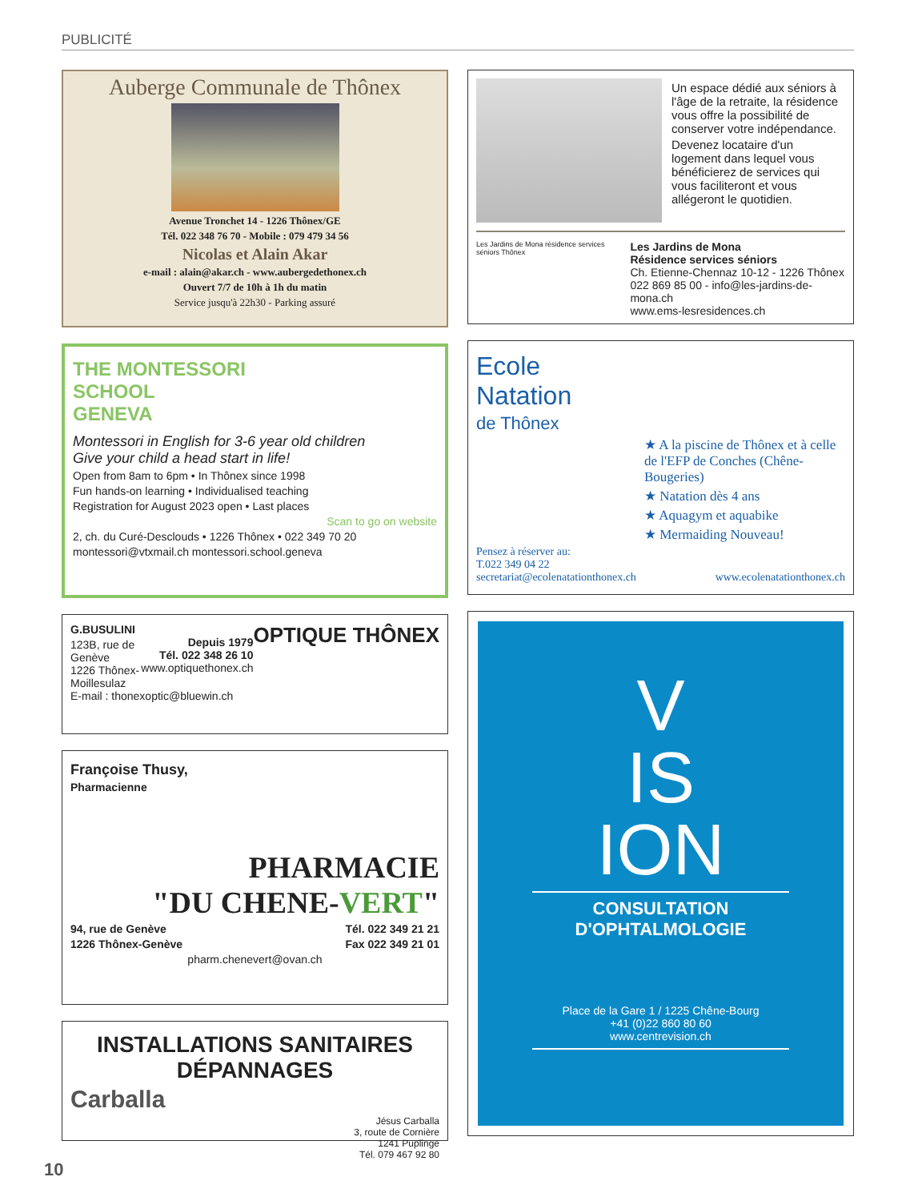PUBLICITÉ
Auberge Communale de Thônex
Avenue Tronchet 14 - 1226 Thônex/GE
Tél. 022 348 76 70 - Mobile : 079 479 34 56
Nicolas et Alain Akar
e-mail : alain@akar.ch - www.aubergedethonex.ch
Ouvert 7/7 de 10h à 1h du matin
Service jusqu'à 22h30 - Parking assuré
THE MONTESSORI
SCHOOL
GENEVA
Montessori in English for 3-6 year old children
Give your child a head start in life!
Open from 8am to 6pm • In Thônex since 1998
Fun hands-on learning • Individualised teaching
Registration for August 2023 open • Last places
Scan to go on website
2, ch. du Curé-Desclouds • 1226 Thônex • 022 349 70 20
montessori@vtxmail.ch montessori.school.geneva
OPTIQUE THÔNEX G.BUSULINI
Depuis 1979
Tél. 022 348 26 10
www.optiquethonex.ch
123B, rue de Genève
1226 Thônex-Moillesulaz
E-mail : thonexoptic@bluewin.ch
Françoise Thusy,
Pharmacienne
PHARMACIE
"DU CHENE-VERT"
94, rue de Genève Tél. 022 349 21 21
1226 Thônex-Genève Fax 022 349 21 01
pharm.chenevert@ovan.ch
INSTALLATIONS SANITAIRES
DÉPANNAGES
Carballa
Jésus Carballa
3, route de Cornière
1241 Puplinge
Tél. 079 467 92 80
Un espace dédié aux séniors à l'âge de la retraite, la résidence vous offre la possibilité de conserver votre indépendance.
Devenez locataire d'un logement dans lequel vous bénéficierez de services qui vous faciliteront et vous allégeront le quotidien.
Les Jardins de Mona résidence services séniors Thônex
Les Jardins de Mona
Résidence services séniors
Ch. Etienne-Chennaz 10-12 - 1226 Thônex
022 869 85 00 - info@les-jardins-de-mona.ch
www.ems-lesresidences.ch
Ecole
Natation
de Thônex
★ A la piscine de Thônex et à celle de l'EFP de Conches (Chêne-Bougeries)
★ Natation dès 4 ans
★ Aquagym et aquabike
★ Mermaiding Nouveau!
Pensez à réserver au:
T.022 349 04 22
secretariat@ecolenatationthonex.ch www.ecolenatationthonex.ch
V
IS
ION
CONSULTATION
D'OPHTALMOLOGIE
Place de la Gare 1 / 1225 Chêne-Bourg
+41 (0)22 860 80 60
www.centrevision.ch
10